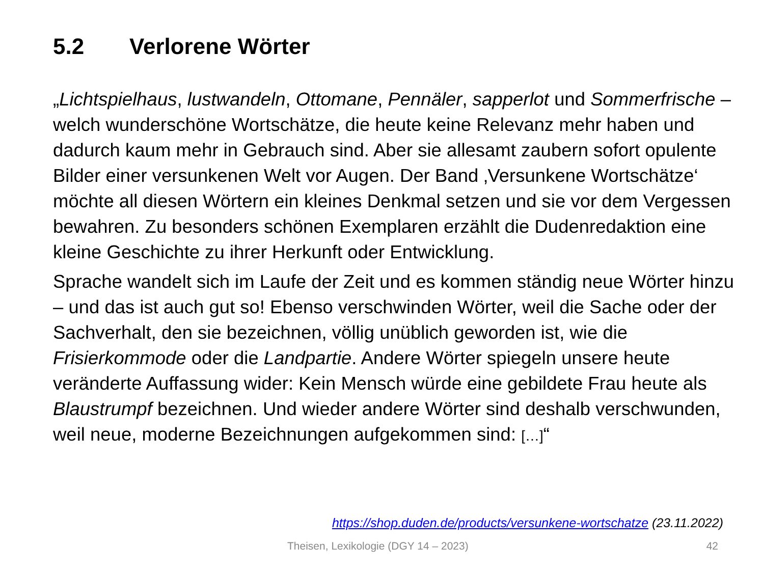5.2 Verlorene Wörter
„Lichtspielhaus, lustwandeln, Ottomane, Pennäler, sapperlot und Sommerfrische – welch wunderschöne Wortschätze, die heute keine Relevanz mehr haben und dadurch kaum mehr in Gebrauch sind. Aber sie allesamt zaubern sofort opulente Bilder einer versunkenen Welt vor Augen. Der Band ‚Versunkene Wortschätze‘ möchte all diesen Wörtern ein kleines Denkmal setzen und sie vor dem Vergessen bewahren. Zu besonders schönen Exemplaren erzählt die Dudenredaktion eine kleine Geschichte zu ihrer Herkunft oder Entwicklung.
Sprache wandelt sich im Laufe der Zeit und es kommen ständig neue Wörter hinzu – und das ist auch gut so! Ebenso verschwinden Wörter, weil die Sache oder der Sachverhalt, den sie bezeichnen, völlig unüblich geworden ist, wie die Frisierkommode oder die Landpartie. Andere Wörter spiegeln unsere heute veränderte Auffassung wider: Kein Mensch würde eine gebildete Frau heute als Blaustrumpf bezeichnen. Und wieder andere Wörter sind deshalb verschwunden, weil neue, moderne Bezeichnungen aufgekommen sind: […]“
https://shop.duden.de/products/versunkene-wortschatze (23.11.2022)
Theisen, Lexikologie (DGY 14 – 2023) 42